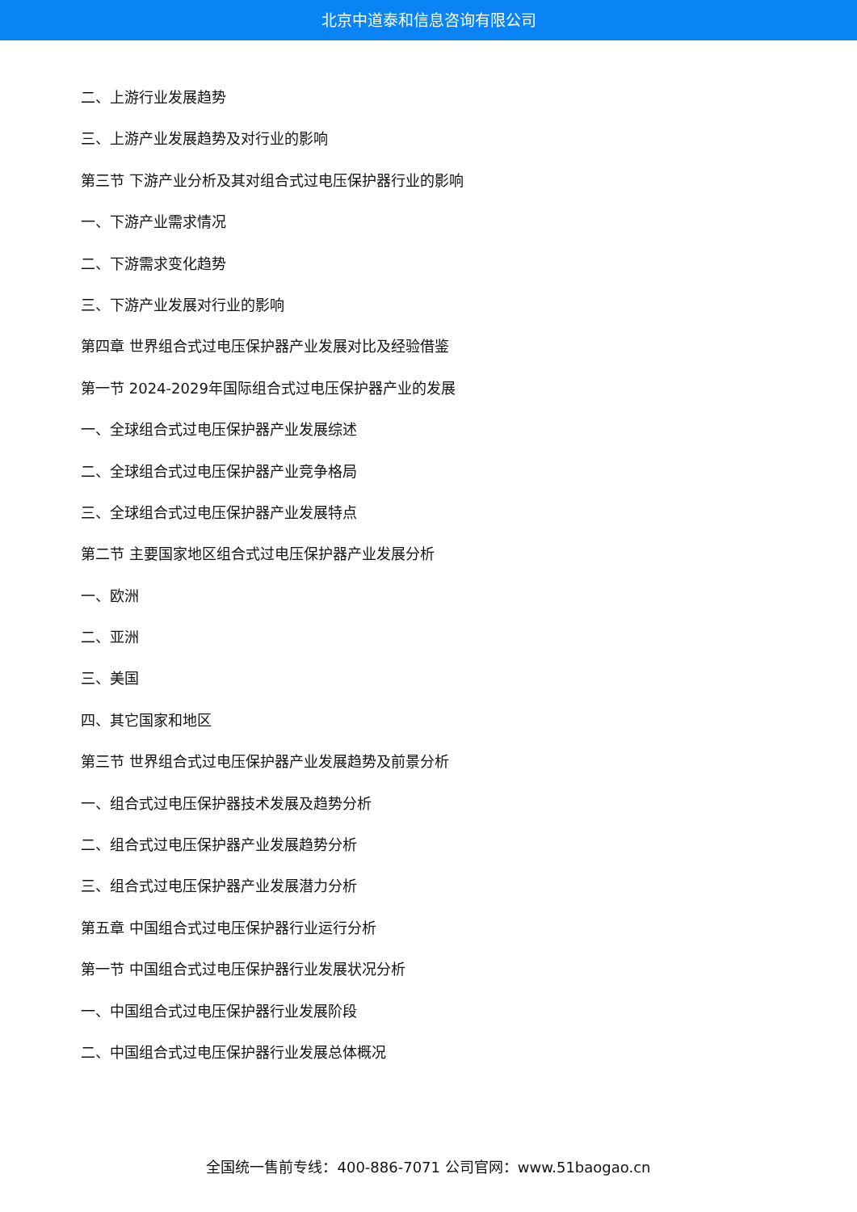北京中道泰和信息咨询有限公司
二、上游行业发展趋势
三、上游产业发展趋势及对行业的影响
第三节 下游产业分析及其对组合式过电压保护器行业的影响
一、下游产业需求情况
二、下游需求变化趋势
三、下游产业发展对行业的影响
第四章 世界组合式过电压保护器产业发展对比及经验借鉴
第一节 2024-2029年国际组合式过电压保护器产业的发展
一、全球组合式过电压保护器产业发展综述
二、全球组合式过电压保护器产业竞争格局
三、全球组合式过电压保护器产业发展特点
第二节 主要国家地区组合式过电压保护器产业发展分析
一、欧洲
二、亚洲
三、美国
四、其它国家和地区
第三节 世界组合式过电压保护器产业发展趋势及前景分析
一、组合式过电压保护器技术发展及趋势分析
二、组合式过电压保护器产业发展趋势分析
三、组合式过电压保护器产业发展潜力分析
第五章 中国组合式过电压保护器行业运行分析
第一节 中国组合式过电压保护器行业发展状况分析
一、中国组合式过电压保护器行业发展阶段
二、中国组合式过电压保护器行业发展总体概况
全国统一售前专线：400-886-7071 公司官网：www.51baogao.cn